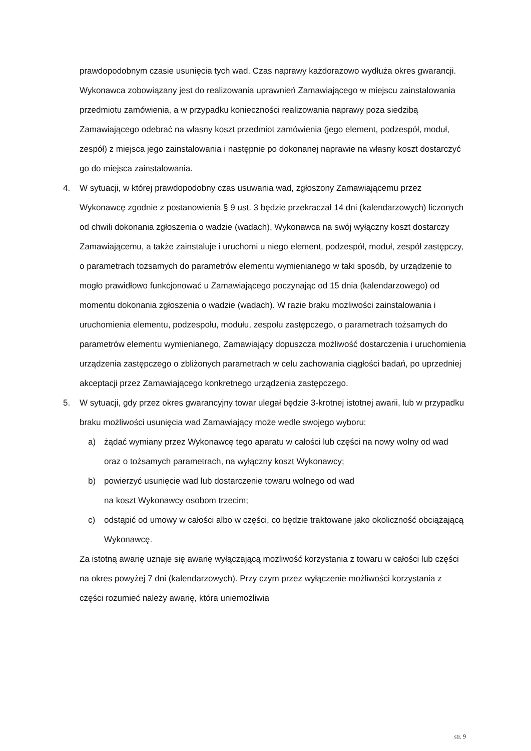prawdopodobnym czasie usunięcia tych wad. Czas naprawy każdorazowo wydłuża okres gwarancji. Wykonawca zobowiązany jest do realizowania uprawnień Zamawiającego w miejscu zainstalowania przedmiotu zamówienia, a w przypadku konieczności realizowania naprawy poza siedzibą Zamawiającego odebrać na własny koszt przedmiot zamówienia (jego element, podzespół, moduł, zespół) z miejsca jego zainstalowania i następnie po dokonanej naprawie na własny koszt dostarczyć go do miejsca zainstalowania.
4. W sytuacji, w której prawdopodobny czas usuwania wad, zgłoszony Zamawiającemu przez Wykonawcę zgodnie z postanowienia § 9 ust. 3 będzie przekraczał 14 dni (kalendarzowych) liczonych od chwili dokonania zgłoszenia o wadzie (wadach), Wykonawca na swój wyłączny koszt dostarczy Zamawiającemu, a także zainstaluje i uruchomi u niego element, podzespół, moduł, zespół zastępczy, o parametrach tożsamych do parametrów elementu wymienianego w taki sposób, by urządzenie to mogło prawidłowo funkcjonować u Zamawiającego poczynając od 15 dnia (kalendarzowego) od momentu dokonania zgłoszenia o wadzie (wadach). W razie braku możliwości zainstalowania i uruchomienia elementu, podzespołu, modułu, zespołu zastępczego, o parametrach tożsamych do parametrów elementu wymienianego, Zamawiający dopuszcza możliwość dostarczenia i uruchomienia urządzenia zastępczego o zbliżonych parametrach w celu zachowania ciągłości badań, po uprzedniej akceptacji przez Zamawiającego konkretnego urządzenia zastępczego.
5. W sytuacji, gdy przez okres gwarancyjny towar ulegał będzie 3-krotnej istotnej awarii, lub w przypadku braku możliwości usunięcia wad Zamawiający może wedle swojego wyboru:
a) żądać wymiany przez Wykonawcę tego aparatu w całości lub części na nowy wolny od wad oraz o tożsamych parametrach, na wyłączny koszt Wykonawcy;
b) powierzyć usunięcie wad lub dostarczenie towaru wolnego od wad
na koszt Wykonawcy osobom trzecim;
c) odstąpić od umowy w całości albo w części, co będzie traktowane jako okoliczność obciążającą Wykonawcę.
Za istotną awarię uznaje się awarię wyłączającą możliwość korzystania z towaru w całości lub części na okres powyżej 7 dni (kalendarzowych). Przy czym przez wyłączenie możliwości korzystania z części rozumieć należy awarię, która uniemożliwia
str. 9